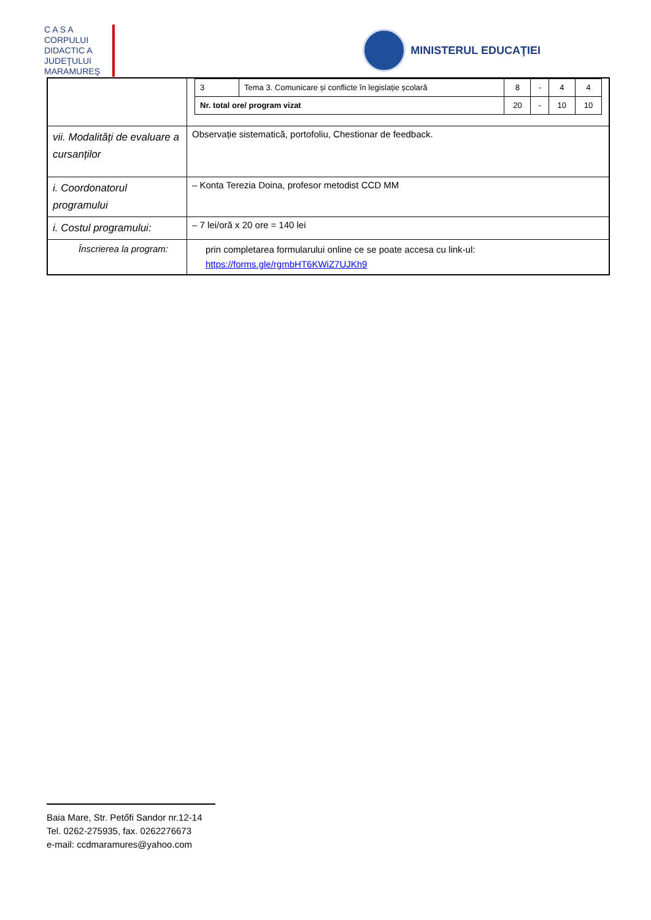C A S A
CORPULUI
DIDACTIC A
JUDEŢULUI
MARAMUREŞ
MINISTERUL EDUCAŢIEI
| | / 3 / Tema 3. Comunicare și conflicte în legislație școlară / 8 / - / 4 / 4 / / Nr. total ore/ program vizat / / 20 / - / 10 / 10 / |
| vii. Modalități de evaluare a cursanților | Observație sistematică, portofoliu, Chestionar de feedback. |
| i. Coordonatorul programului | – Konta Terezia Doina, profesor metodist CCD MM |
| i. Costul programului: | – 7 lei/oră x 20 ore = 140 lei |
| Înscrierea la program: | prin completarea formularului online ce se poate accesa cu link-ul: https://forms.gle/rgmbHT6KWiZ7UJKh9 |
Baia Mare, Str. Petőfi Sandor nr.12-14
Tel. 0262-275935, fax. 0262276673
e-mail: ccdmaramures@yahoo.com